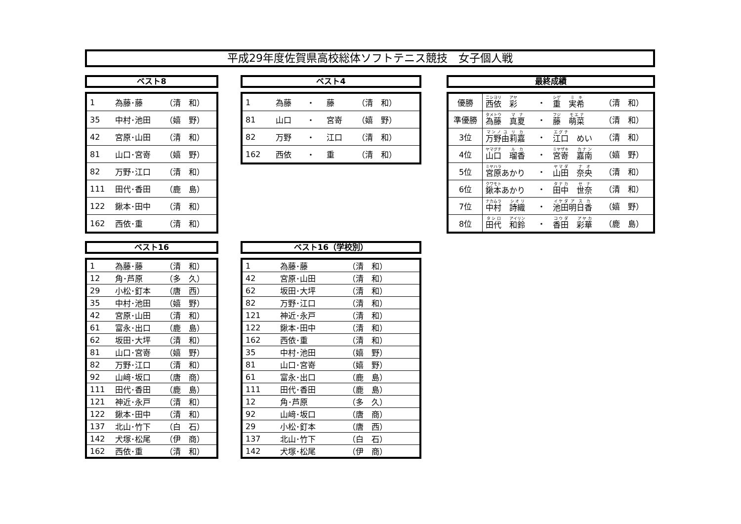平成29年度佐賀県高校総体ソフトテニス競技　女子個人戦
ベスト8 ベスト4 最終成績
| 1 | 為藤･藤 | （清 和） |
| 35 | 中村･池田 | （嬉 野） |
| 42 | 宮原･山田 | （清 和） |
| 81 | 山口･宮嵜 | （嬉 野） |
| 82 | 万野･江口 | （清 和） |
| 111 | 田代･香田 | （鹿 島） |
| 122 | 鍬本･田中 | （清 和） |
| 162 | 西依･重 | （清 和） |
| 1 | 為藤 | ・ | 藤 | （清 和） |
| 81 | 山口 | ・ | 宮嵜 | （嬉 野） |
| 82 | 万野 | ・ | 江口 | （清 和） |
| 162 | 西依 | ・ | 重 | （清 和） |
| 優勝 | 西依 彩 | ・ | 重 実希 | （清 和） |
| 準優勝 | 為藤 真夏 | ・ | 藤 萌菜 | （清 和） |
| 3位 | 万野 由莉嘉 | ・ | 江口 めい | （清 和） |
| 4位 | 山口 瑠香 | ・ | 宮嵜 嘉南 | （嬉 野） |
| 5位 | 宮原 あかり | ・ | 山田 奈央 | （清 和） |
| 6位 | 鍬本 あかり | ・ | 田中 世奈 | （清 和） |
| 7位 | 中村 詩織 | ・ | 池田 明日香 | （嬉 野） |
| 8位 | 田代 和鈴 | ・ | 香田 彩華 | （鹿 島） |
ベスト16 ベスト16（学校別）
| 1 | 為藤･藤 | （清 和） |
| 12 | 角･芦原 | （多 久） |
| 29 | 小松･釘本 | （唐 西） |
| 35 | 中村･池田 | （嬉 野） |
| 42 | 宮原･山田 | （清 和） |
| 61 | 富永･出口 | （鹿 島） |
| 62 | 坂田･大坪 | （清 和） |
| 81 | 山口･宮嵜 | （嬉 野） |
| 82 | 万野･江口 | （清 和） |
| 92 | 山﨑･坂口 | （唐 商） |
| 111 | 田代･香田 | （鹿 島） |
| 121 | 神近･永戸 | （清 和） |
| 122 | 鍬本･田中 | （清 和） |
| 137 | 北山･竹下 | （白 石） |
| 142 | 犬塚･松尾 | （伊 商） |
| 162 | 西依･重 | （清 和） |
| 1 | 為藤･藤 | （清 和） |
| 42 | 宮原･山田 | （清 和） |
| 62 | 坂田･大坪 | （清 和） |
| 82 | 万野･江口 | （清 和） |
| 121 | 神近･永戸 | （清 和） |
| 122 | 鍬本･田中 | （清 和） |
| 162 | 西依･重 | （清 和） |
| 35 | 中村･池田 | （嬉 野） |
| 81 | 山口･宮嵜 | （嬉 野） |
| 61 | 富永･出口 | （鹿 島） |
| 111 | 田代･香田 | （鹿 島） |
| 12 | 角･芦原 | （多 久） |
| 92 | 山﨑･坂口 | （唐 商） |
| 29 | 小松･釘本 | （唐 西） |
| 137 | 北山･竹下 | （白 石） |
| 142 | 犬塚･松尾 | （伊 商） |